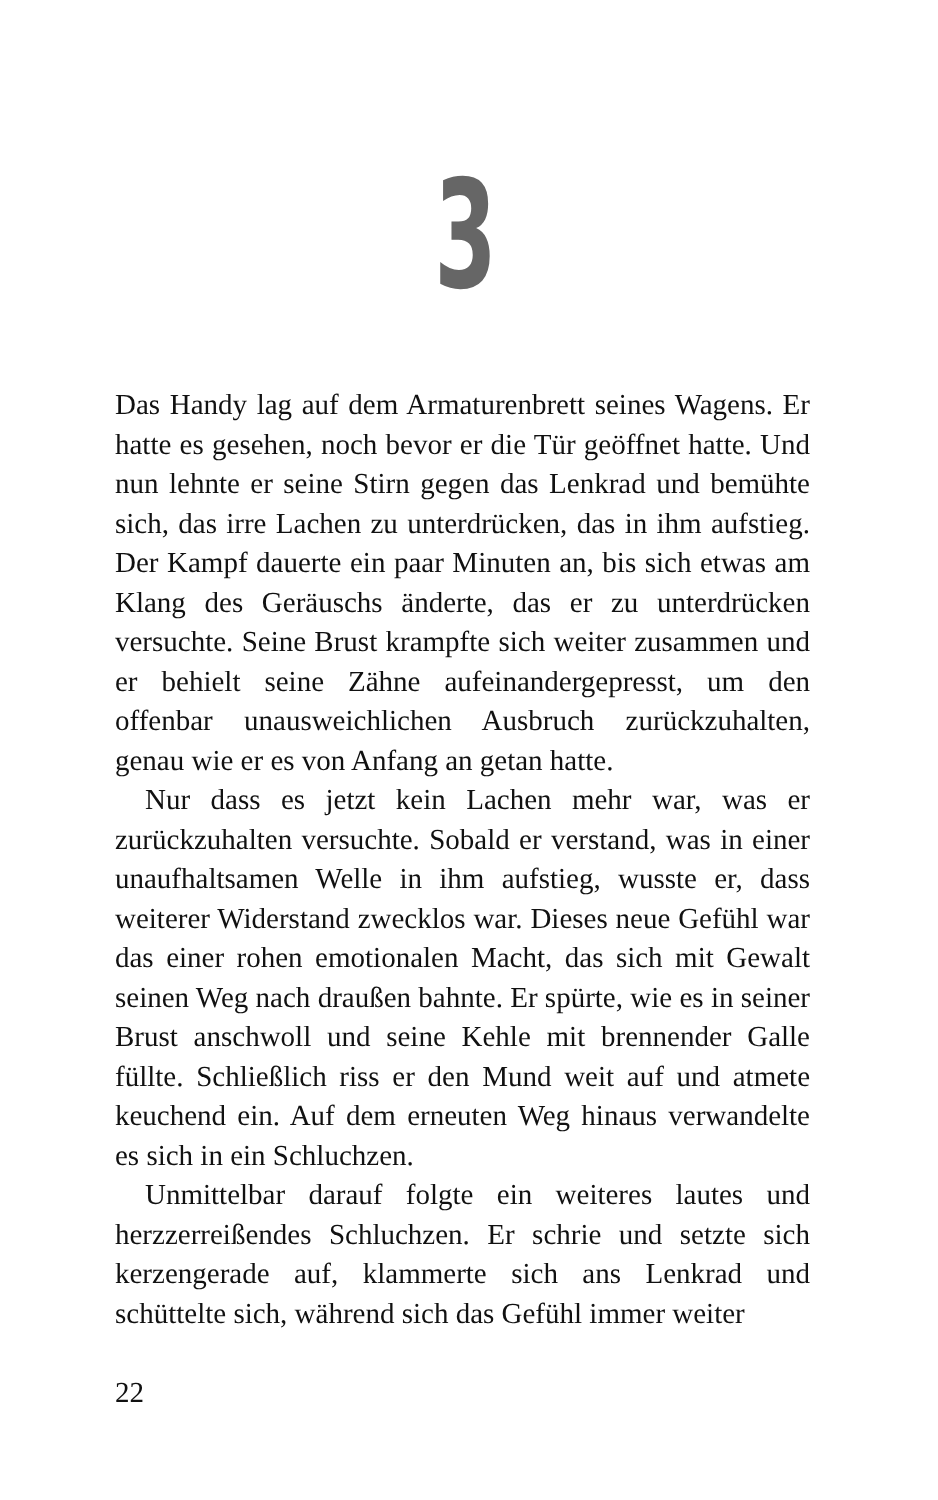3
Das Handy lag auf dem Armaturenbrett seines Wagens. Er hatte es gesehen, noch bevor er die Tür geöffnet hatte. Und nun lehnte er seine Stirn gegen das Lenkrad und bemühte sich, das irre Lachen zu unterdrücken, das in ihm aufstieg. Der Kampf dauerte ein paar Minuten an, bis sich etwas am Klang des Geräuschs änderte, das er zu unterdrücken versuchte. Seine Brust krampfte sich weiter zusammen und er behielt seine Zähne auf­einandergepresst, um den offenbar unausweichlichen Ausbruch zurückzuhalten, genau wie er es von Anfang an getan hatte.
Nur dass es jetzt kein Lachen mehr war, was er zurückzuhalten versuchte. Sobald er verstand, was in einer unaufhaltsamen Welle in ihm aufstieg, wusste er, dass weiterer Widerstand zwecklos war. Dieses neue Gefühl war das einer rohen emotionalen Macht, das sich mit Gewalt seinen Weg nach draußen bahnte. Er spürte, wie es in seiner Brust anschwoll und seine Kehle mit brennender Galle füllte. Schließlich riss er den Mund weit auf und atmete keuchend ein. Auf dem erneuten Weg hinaus verwandelte es sich in ein Schluchzen.
Unmittelbar darauf folgte ein weiteres lautes und herzzerreißendes Schluchzen. Er schrie und setzte sich kerzengerade auf, klammerte sich ans Lenkrad und schüttelte sich, während sich das Gefühl immer weiter
22